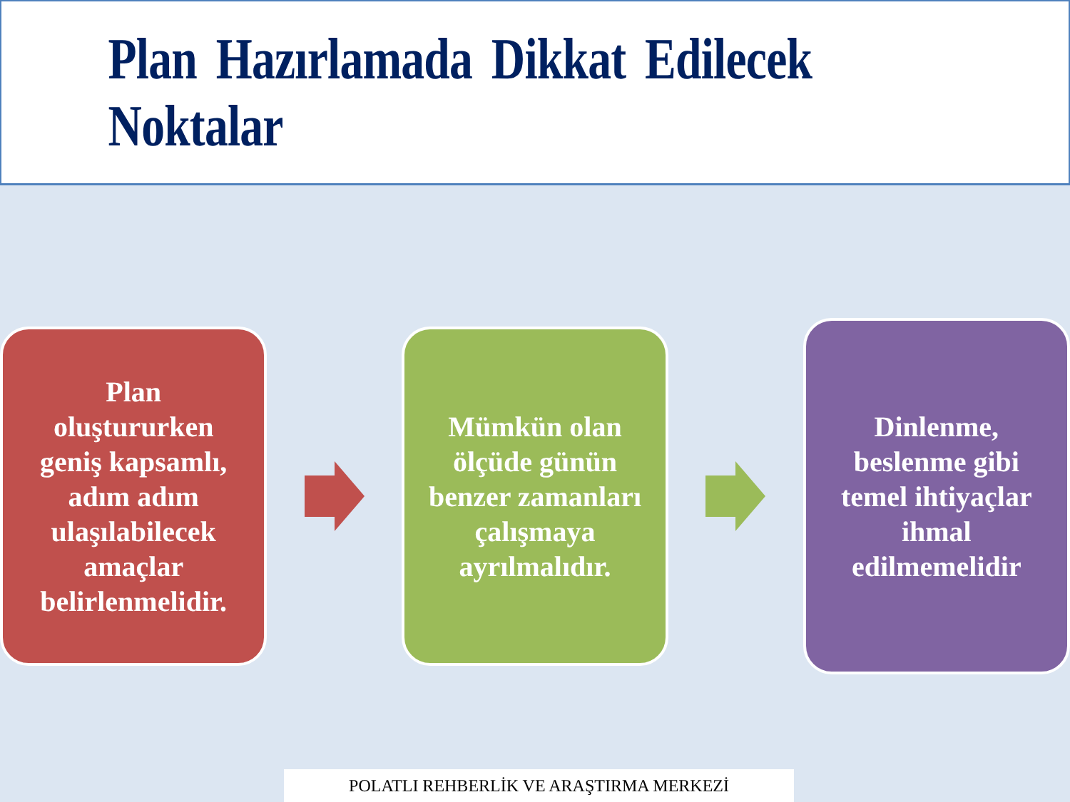Plan Hazırlamada Dikkat Edilecek Noktalar
Plan oluştururken geniş kapsamlı, adım adım ulaşılabilecek amaçlar belirlenmelidir.
Mümkün olan ölçüde günün benzer zamanları çalışmaya ayrılmalıdır.
Dinlenme, beslenme gibi temel ihtiyaçlar ihmal edilmemelidir
POLATLI REHBERLİK VE ARAŞTIRMA MERKEZİ